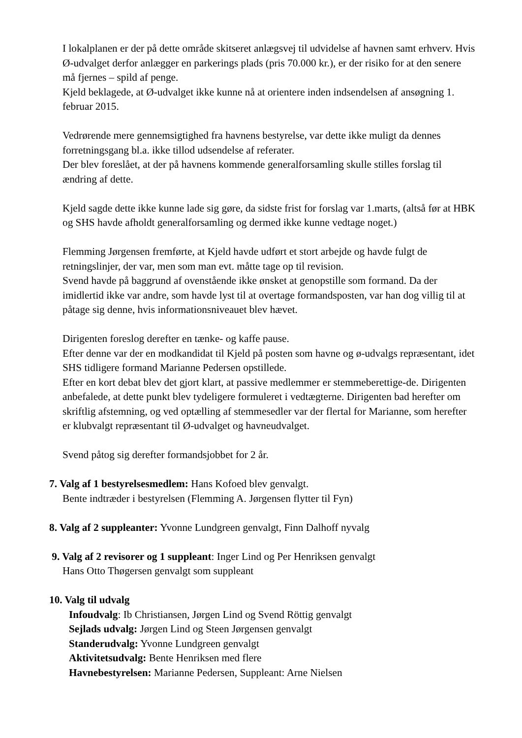I lokalplanen er der på dette område skitseret anlægsvej til udvidelse af havnen samt erhverv. Hvis Ø-udvalget derfor anlægger en parkerings plads (pris 70.000 kr.), er der risiko for at den senere må fjernes – spild af penge.
Kjeld beklagede, at Ø-udvalget ikke kunne nå at orientere inden indsendelsen af ansøgning 1. februar 2015.
Vedrørende mere gennemsigtighed fra havnens bestyrelse, var dette ikke muligt da dennes forretningsgang bl.a. ikke tillod udsendelse af referater.
Der blev foreslået, at der på havnens kommende generalforsamling skulle stilles forslag til ændring af dette.
Kjeld sagde dette ikke kunne lade sig gøre, da sidste frist for forslag var 1.marts, (altså før at HBK og SHS havde afholdt generalforsamling og dermed ikke kunne vedtage noget.)
Flemming Jørgensen fremførte, at Kjeld havde udført et stort arbejde og havde fulgt de retningslinjer, der var, men som man evt. måtte tage op til revision.
Svend havde på baggrund af ovenstående ikke ønsket at genopstille som formand. Da der imidlertid ikke var andre, som havde lyst til at overtage formandsposten, var han dog villig til at påtage sig denne, hvis informationsniveauet blev hævet.
Dirigenten foreslog derefter en tænke- og kaffe pause.
Efter denne var der en modkandidat til Kjeld på posten som havne og ø-udvalgs repræsentant, idet SHS tidligere formand Marianne Pedersen opstillede.
Efter en kort debat blev det gjort klart, at passive medlemmer er stemmeberettige-de. Dirigenten anbefalede, at dette punkt blev tydeligere formuleret i vedtægterne. Dirigenten bad herefter om skriftlig afstemning, og ved optælling af stemmesedler var der flertal for Marianne, som herefter er klubvalgt repræsentant til Ø-udvalget og havneudvalget.
Svend påtog sig derefter formandsjobbet for 2 år.
7. Valg af 1 bestyrelsesmedlem: Hans Kofoed blev genvalgt.
Bente indtræder i bestyrelsen (Flemming A. Jørgensen flytter til Fyn)
8. Valg af 2 suppleanter: Yvonne Lundgreen genvalgt, Finn Dalhoff nyvalg
9. Valg af 2 revisorer og 1 suppleant: Inger Lind og Per Henriksen genvalgt
Hans Otto Thøgersen genvalgt som suppleant
10. Valg til udvalg
Infoudvalg: Ib Christiansen, Jørgen Lind og Svend Röttig genvalgt
Sejlads udvalg: Jørgen Lind og Steen Jørgensen genvalgt
Standerudvalg: Yvonne Lundgreen genvalgt
Aktivitetsudvalg: Bente Henriksen med flere
Havnebestyrelsen: Marianne Pedersen, Suppleant: Arne Nielsen